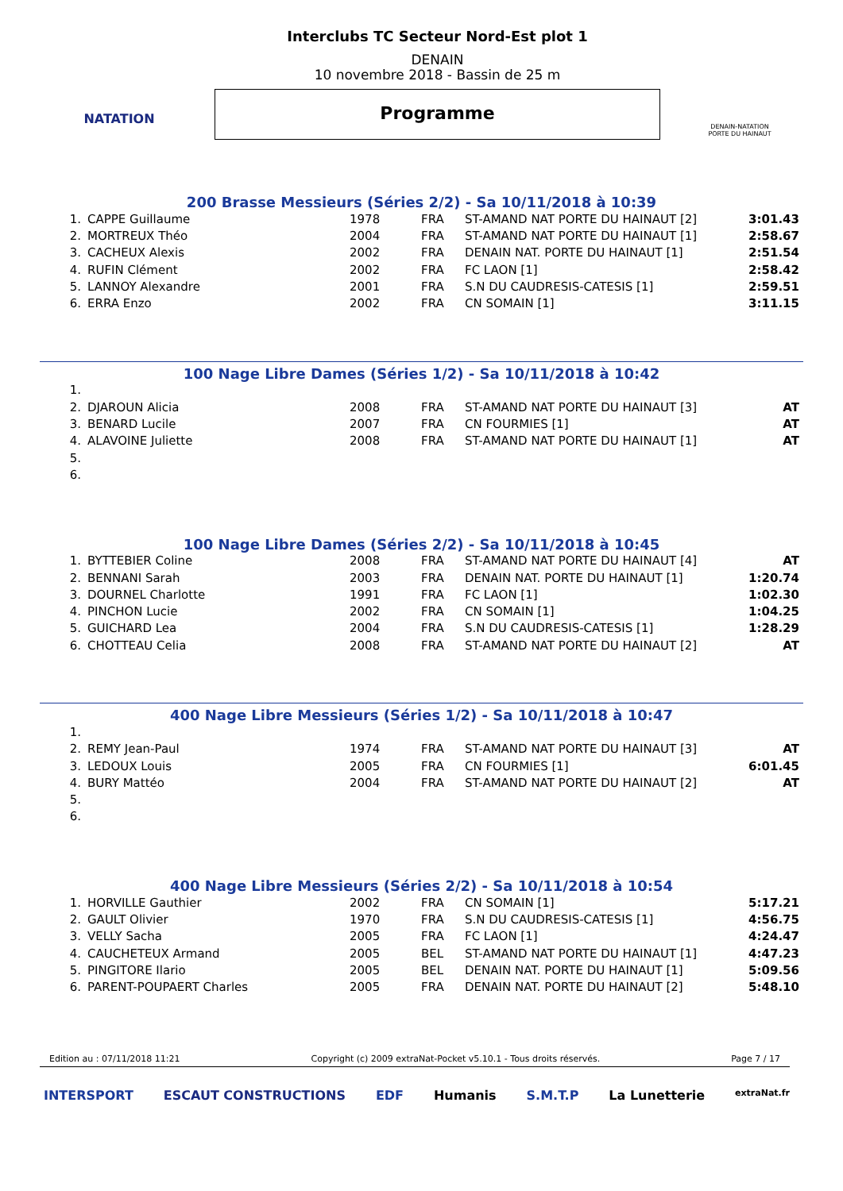NATATION
Interclubs TC Secteur Nord-Est plot 1
DENAIN
10 novembre 2018 - Bassin de 25 m
Programme
DENAIN-NATATION
PORTE DU HAINAUT
200 Brasse Messieurs (Séries 2/2) - Sa 10/11/2018 à 10:39
| 1. | CAPPE Guillaume | 1978 | FRA | ST-AMAND NAT PORTE DU HAINAUT [2] | 3:01.43 |
| 2. | MORTREUX Théo | 2004 | FRA | ST-AMAND NAT PORTE DU HAINAUT [1] | 2:58.67 |
| 3. | CACHEUX Alexis | 2002 | FRA | DENAIN NAT. PORTE DU HAINAUT [1] | 2:51.54 |
| 4. | RUFIN Clément | 2002 | FRA | FC LAON [1] | 2:58.42 |
| 5. | LANNOY Alexandre | 2001 | FRA | S.N DU CAUDRESIS-CATESIS [1] | 2:59.51 |
| 6. | ERRA Enzo | 2002 | FRA | CN SOMAIN [1] | 3:11.15 |
100 Nage Libre Dames (Séries 1/2) - Sa 10/11/2018 à 10:42
| 1. | | | | | |
| 2. | DJAROUN Alicia | 2008 | FRA | ST-AMAND NAT PORTE DU HAINAUT [3] | AT |
| 3. | BENARD Lucile | 2007 | FRA | CN FOURMIES [1] | AT |
| 4. | ALAVOINE Juliette | 2008 | FRA | ST-AMAND NAT PORTE DU HAINAUT [1] | AT |
| 5. | | | | | |
| 6. | | | | | |
100 Nage Libre Dames (Séries 2/2) - Sa 10/11/2018 à 10:45
| 1. | BYTTEBIER Coline | 2008 | FRA | ST-AMAND NAT PORTE DU HAINAUT [4] | AT |
| 2. | BENNANI Sarah | 2003 | FRA | DENAIN NAT. PORTE DU HAINAUT [1] | 1:20.74 |
| 3. | DOURNEL Charlotte | 1991 | FRA | FC LAON [1] | 1:02.30 |
| 4. | PINCHON Lucie | 2002 | FRA | CN SOMAIN [1] | 1:04.25 |
| 5. | GUICHARD Lea | 2004 | FRA | S.N DU CAUDRESIS-CATESIS [1] | 1:28.29 |
| 6. | CHOTTEAU Celia | 2008 | FRA | ST-AMAND NAT PORTE DU HAINAUT [2] | AT |
400 Nage Libre Messieurs (Séries 1/2) - Sa 10/11/2018 à 10:47
| 1. | | | | | |
| 2. | REMY Jean-Paul | 1974 | FRA | ST-AMAND NAT PORTE DU HAINAUT [3] | AT |
| 3. | LEDOUX Louis | 2005 | FRA | CN FOURMIES [1] | 6:01.45 |
| 4. | BURY Mattéo | 2004 | FRA | ST-AMAND NAT PORTE DU HAINAUT [2] | AT |
| 5. | | | | | |
| 6. | | | | | |
400 Nage Libre Messieurs (Séries 2/2) - Sa 10/11/2018 à 10:54
| 1. | HORVILLE Gauthier | 2002 | FRA | CN SOMAIN [1] | 5:17.21 |
| 2. | GAULT Olivier | 1970 | FRA | S.N DU CAUDRESIS-CATESIS [1] | 4:56.75 |
| 3. | VELLY Sacha | 2005 | FRA | FC LAON [1] | 4:24.47 |
| 4. | CAUCHETEUX Armand | 2005 | BEL | ST-AMAND NAT PORTE DU HAINAUT [1] | 4:47.23 |
| 5. | PINGITORE Ilario | 2005 | BEL | DENAIN NAT. PORTE DU HAINAUT [1] | 5:09.56 |
| 6. | PARENT-POUPAERT Charles | 2005 | FRA | DENAIN NAT. PORTE DU HAINAUT [2] | 5:48.10 |
Edition au : 07/11/2018 11:21 Copyright (c) 2009 extraNat-Pocket v5.10.1 - Tous droits réservés. Page 7 / 17
INTERSPORT ESCAUT CONSTRUCTIONS EDF Humanis S.M.T.P La Lunetterie extraNat.fr